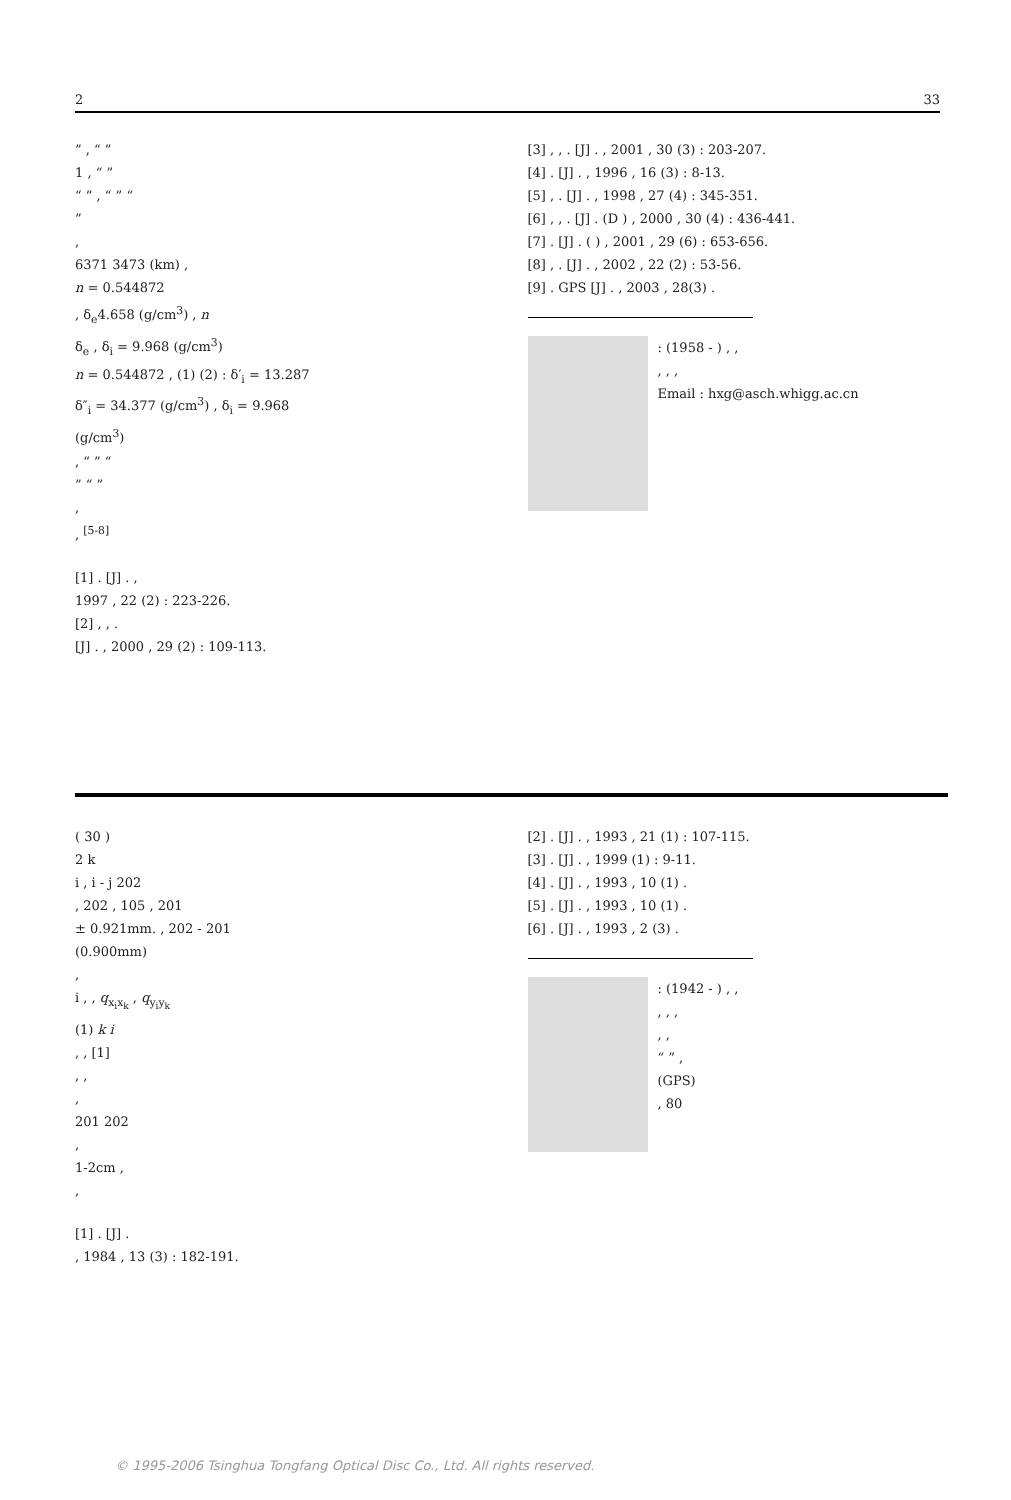2 33
” , “ ”
1 , “ ”
“ ” , “ ” “
”
,
6371 3473 (km) ,
n = 0.544872
, δ<sub>e</sub>4.658 (g/cm<sup>3</sup>) , n
δ<sub>e</sub> , δ<sub>i</sub> = 9.968 (g/cm<sup>3</sup>)
n = 0.544872 , (1) (2) : δ′<sub>i</sub> = 13.287
δ″<sub>i</sub> = 34.377 (g/cm<sup>3</sup>) , δ<sub>i</sub> = 9.968
(g/cm<sup>3</sup>)
, “ ” “
” “ ”
,
, <sup>[5-8]</sup>
[1] . [J] . ,
1997 , 22 (2) : 223-226.
[2] , , .
[J] . , 2000 , 29 (2) : 109-113.
[3] , , . [J] . , 2001 , 30 (3) : 203-207.
[4] . [J] . , 1996 , 16 (3) : 8-13.
[5] , . [J] . , 1998 , 27 (4) : 345-351.
[6] , , . [J] . (D ) , 2000 , 30 (4) : 436-441.
[7] . [J] . ( ) , 2001 , 29 (6) : 653-656.
[8] , . [J] . , 2002 , 22 (2) : 53-56.
[9] . GPS [J] . , 2003 , 28(3) .
: (1958 - ) , ,
, , ,
Email : hxg@asch.whigg.ac.cn
( 30 )
2 k
i , i - j 202
, 202 , 105 , 201
± 0.921mm. , 202 - 201
(0.900mm)
,
i , , q<sub>x<sub>i</sub>x<sub>k</sub></sub> , q<sub>y<sub>i</sub>y<sub>k</sub></sub>
(1) k i
, , [1]
, ,
,
201 202
,
1-2cm ,
,
[1] . [J] .
, 1984 , 13 (3) : 182-191.
[2] . [J] . , 1993 , 21 (1) : 107-115.
[3] . [J] . , 1999 (1) : 9-11.
[4] . [J] . , 1993 , 10 (1) .
[5] . [J] . , 1993 , 10 (1) .
[6] . [J] . , 1993 , 2 (3) .
: (1942 - ) , ,
, , ,
, ,
“ ” ,
(GPS)
, 80
© 1995-2006 Tsinghua Tongfang Optical Disc Co., Ltd. All rights reserved.